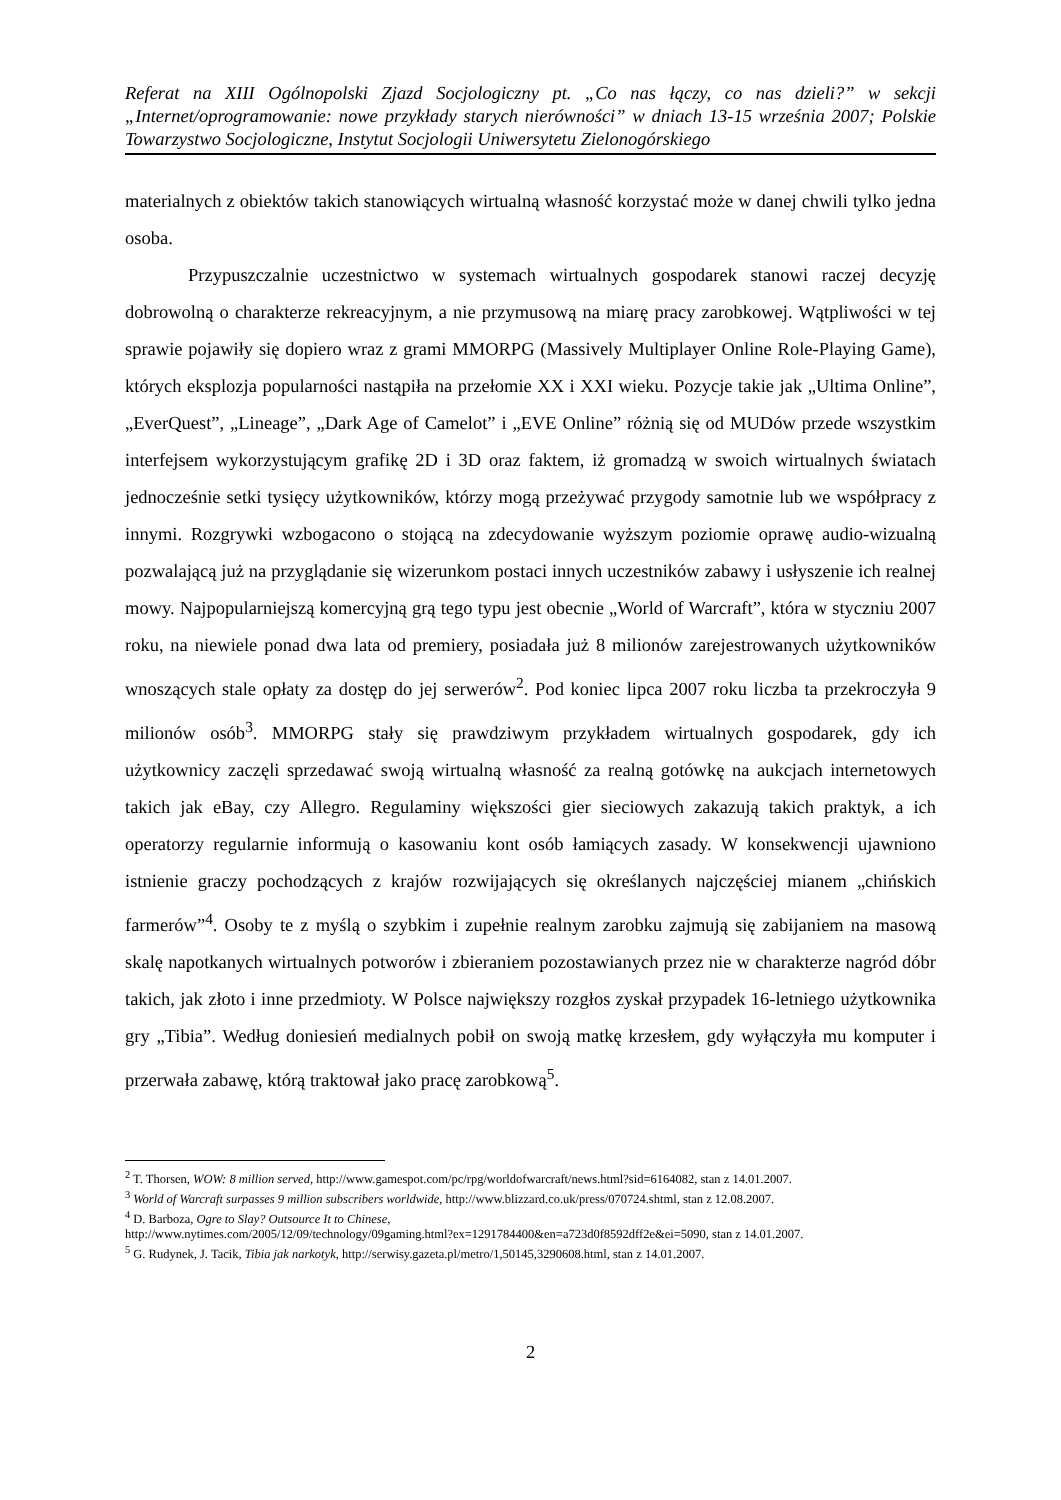Referat na XIII Ogólnopolski Zjazd Socjologiczny pt. „Co nas łączy, co nas dzieli?” w sekcji „Internet/oprogramowanie: nowe przykłady starych nierówności” w dniach 13-15 września 2007; Polskie Towarzystwo Socjologiczne, Instytut Socjologii Uniwersytetu Zielonogórskiego
materialnych z obiektów takich stanowiących wirtualną własność korzystać może w danej chwili tylko jedna osoba.
Przypuszczalnie uczestnictwo w systemach wirtualnych gospodarek stanowi raczej decyzję dobrowolną o charakterze rekreacyjnym, a nie przymusową na miarę pracy zarobkowej. Wątpliwości w tej sprawie pojawiły się dopiero wraz z grami MMORPG (Massively Multiplayer Online Role-Playing Game), których eksplozja popularności nastąpiła na przełomie XX i XXI wieku. Pozycje takie jak „Ultima Online”, „EverQuest”, „Lineage”, „Dark Age of Camelot” i „EVE Online” różnią się od MUDów przede wszystkim interfejsem wykorzystującym grafikę 2D i 3D oraz faktem, iż gromadzą w swoich wirtualnych światach jednocześnie setki tysięcy użytkowników, którzy mogą przeżywać przygody samotnie lub we współpracy z innymi. Rozgrywki wzbogacono o stojącą na zdecydowanie wyższym poziomie oprawę audio-wizualną pozwalającą już na przyglądanie się wizerunkom postaci innych uczestników zabawy i usłyszenie ich realnej mowy. Najpopularniejszą komercyjną grą tego typu jest obecnie „World of Warcraft”, która w styczniu 2007 roku, na niewiele ponad dwa lata od premiery, posiadała już 8 milionów zarejestrowanych użytkowników wnoszących stale opłaty za dostęp do jej serwerów<sup>2</sup>. Pod koniec lipca 2007 roku liczba ta przekroczyła 9 milionów osób<sup>3</sup>. MMORPG stały się prawdziwym przykładem wirtualnych gospodarek, gdy ich użytkownicy zaczęli sprzedawać swoją wirtualną własność za realną gotówkę na aukcjach internetowych takich jak eBay, czy Allegro. Regulaminy większości gier sieciowych zakazują takich praktyk, a ich operatorzy regularnie informują o kasowaniu kont osób łamiących zasady. W konsekwencji ujawniono istnienie graczy pochodzących z krajów rozwijających się określanych najczęściej mianem „chińskich farmerów”<sup>4</sup>. Osoby te z myślą o szybkim i zupełnie realnym zarobku zajmują się zabijaniem na masową skalę napotkanych wirtualnych potworów i zbieraniem pozostawianych przez nie w charakterze nagród dóbr takich, jak złoto i inne przedmioty. W Polsce największy rozgłos zyskał przypadek 16-letniego użytkownika gry „Tibia”. Według doniesień medialnych pobił on swoją matkę krzesłem, gdy wyłączyła mu komputer i przerwała zabawę, którą traktował jako pracę zarobkową<sup>5</sup>.
<sup>2</sup> T. Thorsen, WOW: 8 million served, http://www.gamespot.com/pc/rpg/worldofwarcraft/news.html?sid=6164082, stan z 14.01.2007.
<sup>3</sup> World of Warcraft surpasses 9 million subscribers worldwide, http://www.blizzard.co.uk/press/070724.shtml, stan z 12.08.2007.
<sup>4</sup> D. Barboza, Ogre to Slay? Outsource It to Chinese,
http://www.nytimes.com/2005/12/09/technology/09gaming.html?ex=1291784400&en=a723d0f8592dff2e&ei=5090, stan z 14.01.2007.
<sup>5</sup> G. Rudynek, J. Tacik, Tibia jak narkotyk, http://serwisy.gazeta.pl/metro/1,50145,3290608.html, stan z 14.01.2007.
2